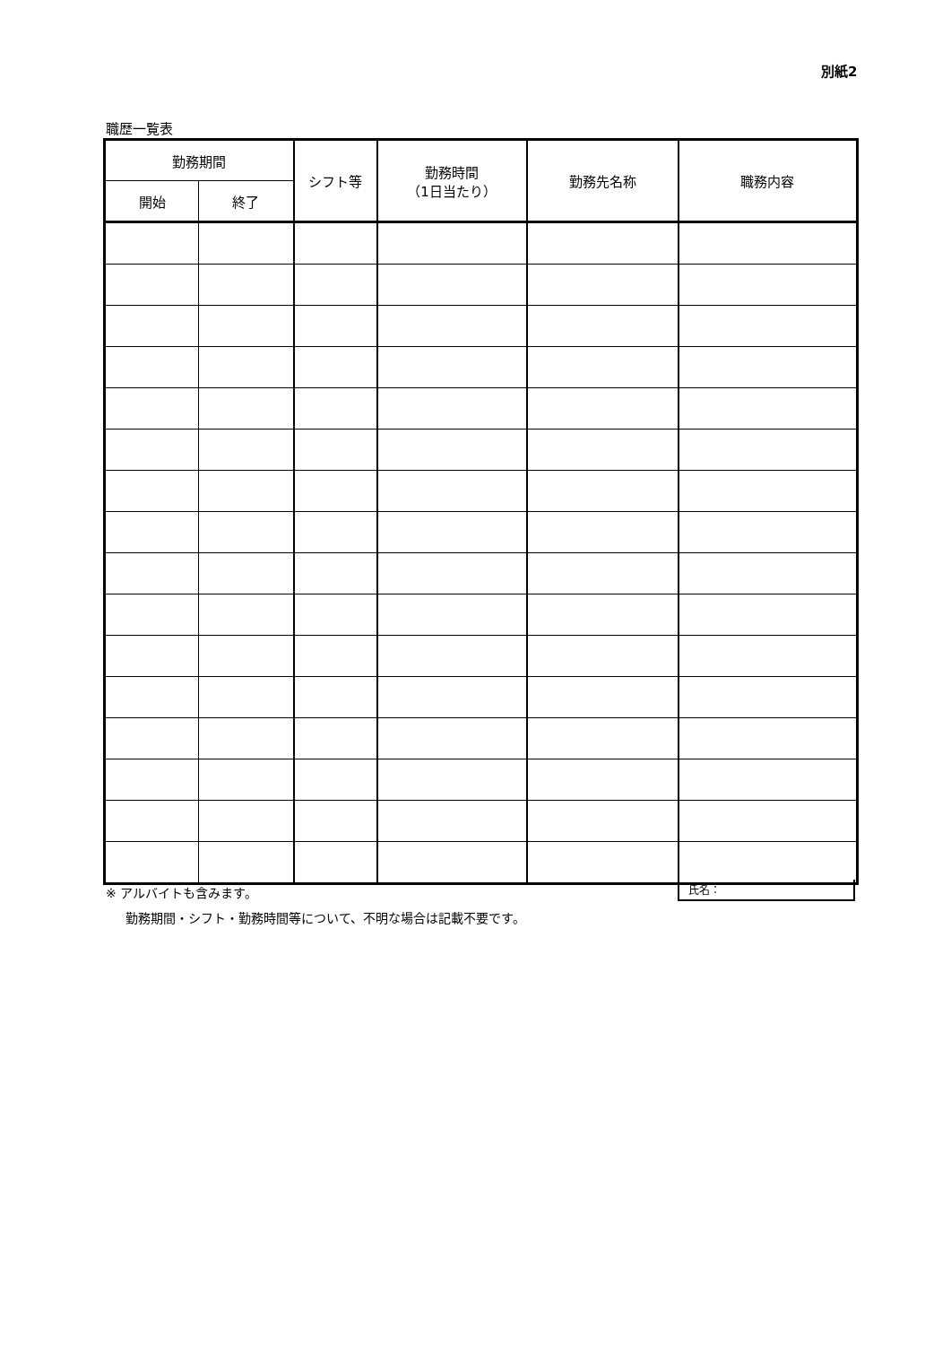別紙2
職歴一覧表
| 勤務期間 | | シフト等 | 勤務時間 （1日当たり） | 勤務先名称 | 職務内容 |
| --- | --- | --- | --- | --- | --- |
| 開始 | 終了 | | | | |
※ アルバイトも含みます。
勤務期間・シフト・勤務時間等について、不明な場合は記載不要です。
氏名：